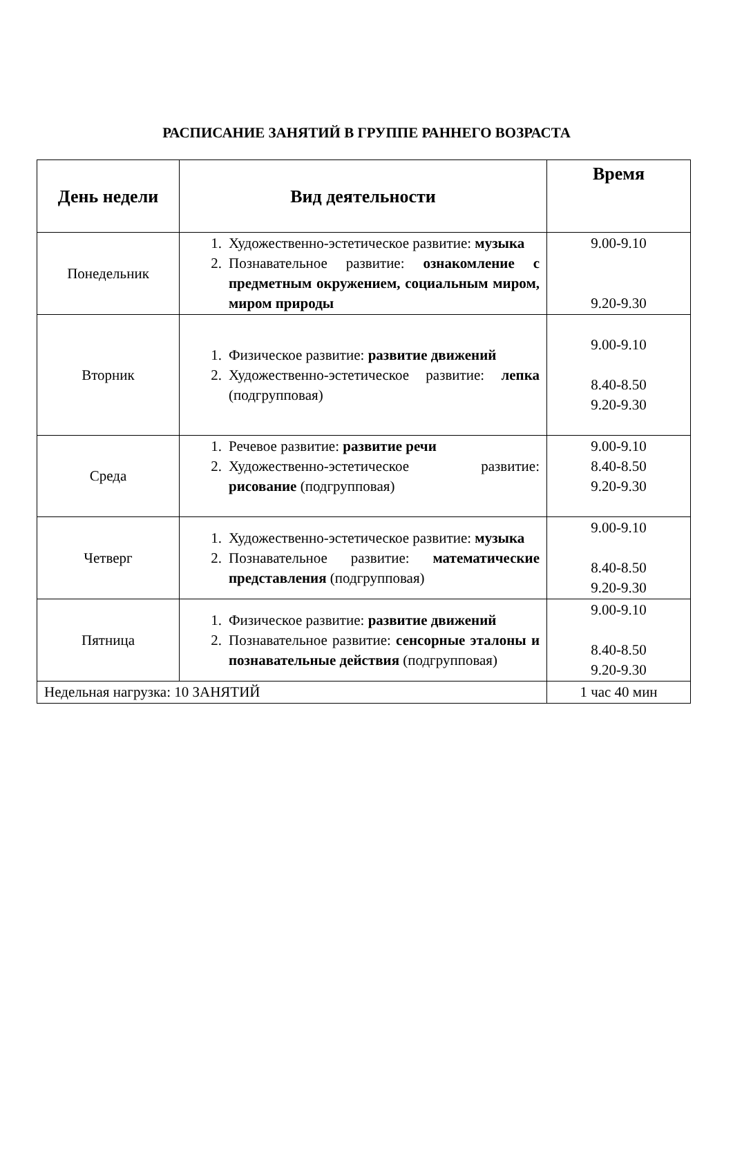РАСПИСАНИЕ ЗАНЯТИЙ В ГРУППЕ РАННЕГО ВОЗРАСТА
| День недели | Вид деятельности | Время |
| --- | --- | --- |
| Понедельник | 1. Художественно-эстетическое развитие: музыка 2. Познавательное развитие: ознакомление с предметным окружением, социальным миром, миром природы | 9.00-9.10 9.20-9.30 |
| Вторник | 1. Физическое развитие: развитие движений 2. Художественно-эстетическое развитие: лепка (подгрупповая) | 9.00-9.10 8.40-8.50 9.20-9.30 |
| Среда | 1. Речевое развитие: развитие речи 2. Художественно-эстетическое развитие: рисование (подгрупповая) | 9.00-9.10 8.40-8.50 9.20-9.30 |
| Четверг | 1. Художественно-эстетическое развитие: музыка 2. Познавательное развитие: математические представления (подгрупповая) | 9.00-9.10 8.40-8.50 9.20-9.30 |
| Пятница | 1. Физическое развитие: развитие движений 2. Познавательное развитие: сенсорные эталоны и познавательные действия (подгрупповая) | 9.00-9.10 8.40-8.50 9.20-9.30 |
| Недельная нагрузка: 10 ЗАНЯТИЙ | | 1 час 40 мин |